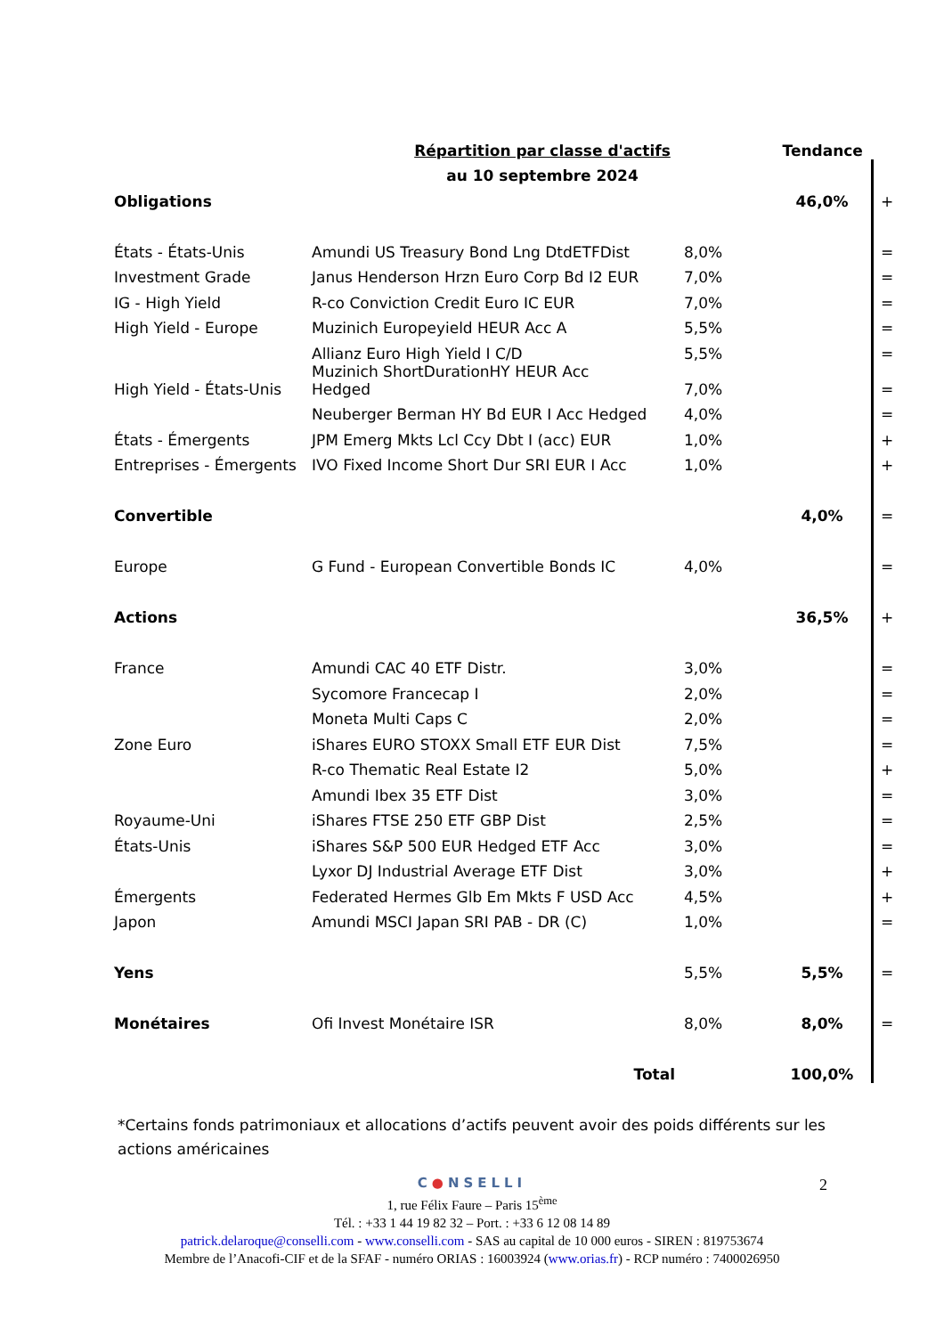| | Répartition par classe d'actifs | | Tendance | |
| --- | --- | --- | --- | --- |
| | au 10 septembre 2024 | | | |
| Obligations | | | 46,0% | + |
| États - États-Unis | Amundi US Treasury Bond Lng DtdETFDist | 8,0% | | = |
| Investment Grade | Janus Henderson Hrzn Euro Corp Bd I2 EUR | 7,0% | | = |
| IG - High Yield | R-co Conviction Credit Euro IC EUR | 7,0% | | = |
| High Yield - Europe | Muzinich Europeyield HEUR Acc A | 5,5% | | = |
| | Allianz Euro High Yield I C/D | 5,5% | | = |
| High Yield - États-Unis | Muzinich ShortDurationHY HEUR Acc Hedged | 7,0% | | = |
| | Neuberger Berman HY Bd EUR I Acc Hedged | 4,0% | | = |
| États - Émergents | JPM Emerg Mkts Lcl Ccy Dbt I (acc) EUR | 1,0% | | + |
| Entreprises - Émergents | IVO Fixed Income Short Dur SRI EUR I Acc | 1,0% | | + |
| Convertible | | | 4,0% | = |
| Europe | G Fund - European Convertible Bonds IC | 4,0% | | = |
| Actions | | | 36,5% | + |
| France | Amundi CAC 40 ETF Distr. | 3,0% | | = |
| | Sycomore Francecap I | 2,0% | | = |
| | Moneta Multi Caps C | 2,0% | | = |
| Zone Euro | iShares EURO STOXX Small ETF EUR Dist | 7,5% | | = |
| | R-co Thematic Real Estate I2 | 5,0% | | + |
| | Amundi Ibex 35 ETF Dist | 3,0% | | = |
| Royaume-Uni | iShares FTSE 250 ETF GBP Dist | 2,5% | | = |
| États-Unis | iShares S&P 500 EUR Hedged ETF Acc | 3,0% | | = |
| | Lyxor DJ Industrial Average ETF Dist | 3,0% | | + |
| Émergents | Federated Hermes Glb Em Mkts F USD Acc | 4,5% | | + |
| Japon | Amundi MSCI Japan SRI PAB - DR (C) | 1,0% | | = |
| Yens | | 5,5% | 5,5% | = |
| Monétaires | Ofi Invest Monétaire ISR | 8,0% | 8,0% | = |
| | Total | | 100,0% | |
*Certains fonds patrimoniaux et allocations d’actifs peuvent avoir des poids différents sur les actions américaines
2
C●NSELLI
1, rue Félix Faure – Paris 15<sup>ème</sup>
Tél. : +33 1 44 19 82 32 – Port. : +33 6 12 08 14 89
patrick.delaroque@conselli.com - www.conselli.com - SAS au capital de 10 000 euros - SIREN : 819753674
Membre de l’Anacofi-CIF et de la SFAF - numéro ORIAS : 16003924 (www.orias.fr) - RCP numéro : 7400026950